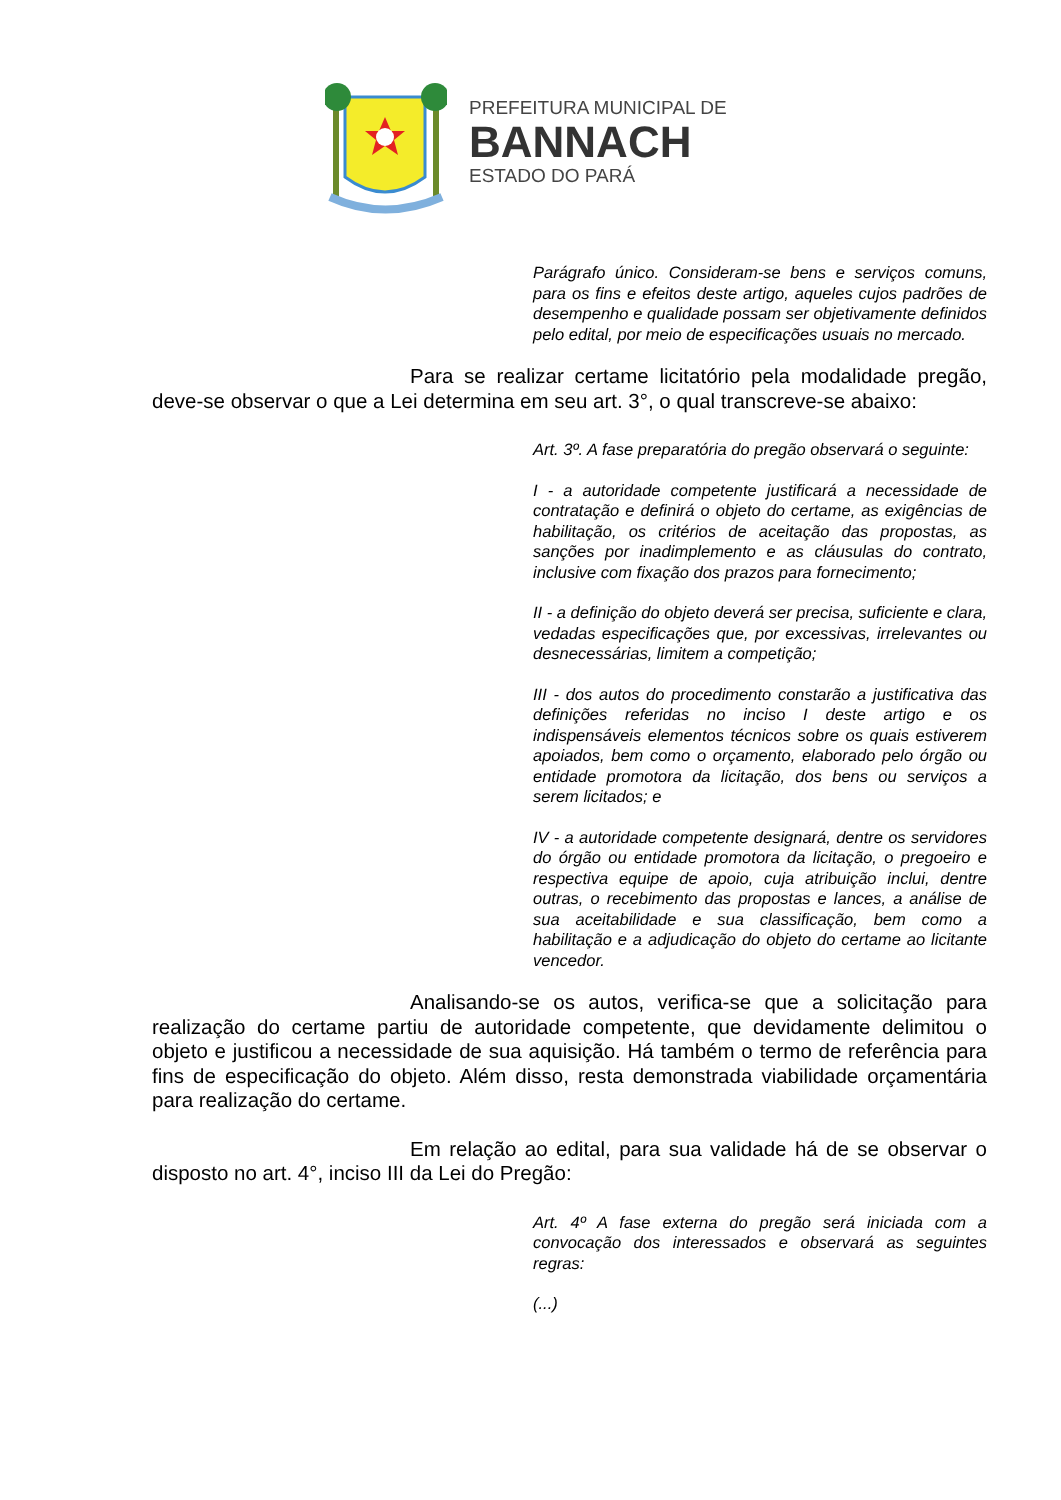PREFEITURA MUNICIPAL DE
BANNACH
ESTADO DO PARÁ
Parágrafo único. Consideram-se bens e serviços comuns, para os fins e efeitos deste artigo, aqueles cujos padrões de desempenho e qualidade possam ser objetivamente definidos pelo edital, por meio de especificações usuais no mercado.
Para se realizar certame licitatório pela modalidade pregão, deve-se observar o que a Lei determina em seu art. 3°, o qual transcreve-se abaixo:
Art. 3º. A fase preparatória do pregão observará o seguinte:
I - a autoridade competente justificará a necessidade de contratação e definirá o objeto do certame, as exigências de habilitação, os critérios de aceitação das propostas, as sanções por inadimplemento e as cláusulas do contrato, inclusive com fixação dos prazos para fornecimento;
II - a definição do objeto deverá ser precisa, suficiente e clara, vedadas especificações que, por excessivas, irrelevantes ou desnecessárias, limitem a competição;
III - dos autos do procedimento constarão a justificativa das definições referidas no inciso I deste artigo e os indispensáveis elementos técnicos sobre os quais estiverem apoiados, bem como o orçamento, elaborado pelo órgão ou entidade promotora da licitação, dos bens ou serviços a serem licitados; e
IV - a autoridade competente designará, dentre os servidores do órgão ou entidade promotora da licitação, o pregoeiro e respectiva equipe de apoio, cuja atribuição inclui, dentre outras, o recebimento das propostas e lances, a análise de sua aceitabilidade e sua classificação, bem como a habilitação e a adjudicação do objeto do certame ao licitante vencedor.
Analisando-se os autos, verifica-se que a solicitação para realização do certame partiu de autoridade competente, que devidamente delimitou o objeto e justificou a necessidade de sua aquisição. Há também o termo de referência para fins de especificação do objeto. Além disso, resta demonstrada viabilidade orçamentária para realização do certame.
Em relação ao edital, para sua validade há de se observar o disposto no art. 4°, inciso III da Lei do Pregão:
Art. 4º A fase externa do pregão será iniciada com a convocação dos interessados e observará as seguintes regras:
(...)